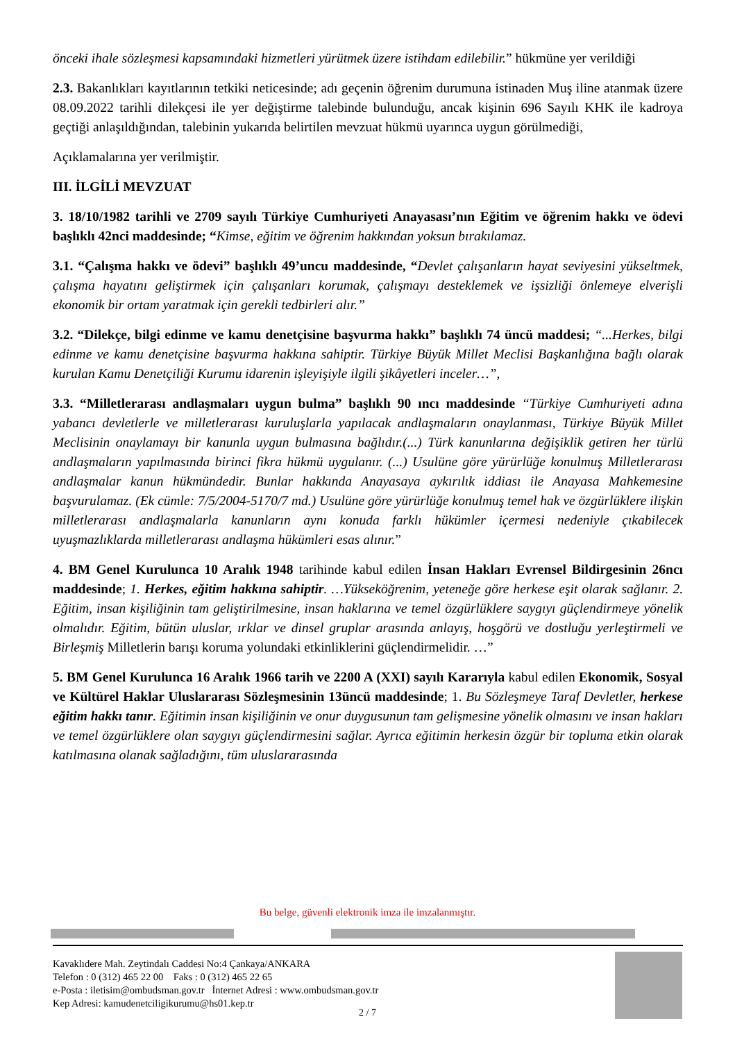önceki ihale sözleşmesi kapsamındaki hizmetleri yürütmek üzere istihdam edilebilir.” hükmüne yer verildiği
2.3. Bakanlıkları kayıtlarının tetkiki neticesinde; adı geçenin öğrenim durumuna istinaden Muş iline atanmak üzere 08.09.2022 tarihli dilekçesi ile yer değiştirme talebinde bulunduğu, ancak kişinin 696 Sayılı KHK ile kadroya geçtiği anlaşıldığından, talebinin yukarıda belirtilen mevzuat hükmü uyarınca uygun görülmediği,
Açıklamalarına yer verilmiştir.
III. İLGİLİ MEVZUAT
3. 18/10/1982 tarihli ve 2709 sayılı Türkiye Cumhuriyeti Anayasası’nın Eğitim ve öğrenim hakkı ve ödevi başlıklı 42nci maddesinde; “Kimse, eğitim ve öğrenim hakkından yoksun bırakılamaz.
3.1. “Çalışma hakkı ve ödevi” başlıklı 49’uncu maddesinde, “Devlet çalışanların hayat seviyesini yükseltmek, çalışma hayatını geliştirmek için çalışanları korumak, çalışmayı desteklemek ve işsizliği önlemeye elverişli ekonomik bir ortam yaratmak için gerekli tedbirleri alır.”
3.2. “Dilekçe, bilgi edinme ve kamu denetçisine başvurma hakkı” başlıklı 74 üncü maddesi; “...Herkes, bilgi edinme ve kamu denetçisine başvurma hakkına sahiptir. Türkiye Büyük Millet Meclisi Başkanlığına bağlı olarak kurulan Kamu Denetçiliği Kurumu idarenin işleyişiyle ilgili şikâyetleri inceler…”,
3.3. “Milletlerarası andlaşmaları uygun bulma” başlıklı 90 ıncı maddesinde “Türkiye Cumhuriyeti adına yabancı devletlerle ve milletlerarası kuruluşlarla yapılacak andlaşmaların onaylanması, Türkiye Büyük Millet Meclisinin onaylamayı bir kanunla uygun bulmasına bağlıdır.(...) Türk kanunlarına değişiklik getiren her türlü andlaşmaların yapılmasında birinci fikra hükmü uygulanır. (...) Usulüne göre yürürlüğe konulmuş Milletlerarası andlaşmalar kanun hükmündedir. Bunlar hakkında Anayasaya aykırılık iddiası ile Anayasa Mahkemesine başvurulamaz. (Ek cümle: 7/5/2004-5170/7 md.) Usulüne göre yürürlüğe konulmuş temel hak ve özgürlüklere ilişkin milletlerarası andlaşmalarla kanunların aynı konuda farklı hükümler içermesi nedeniyle çıkabilecek uyuşmazlıklarda milletlerarası andlaşma hükümleri esas alınır.”
4. BM Genel Kurulunca 10 Aralık 1948 tarihinde kabul edilen İnsan Hakları Evrensel Bildirgesinin 26ncı maddesinde; 1. Herkes, eğitim hakkına sahiptir. …Yükseköğrenim, yeteneğe göre herkese eşit olarak sağlanır. 2. Eğitim, insan kişiliğinin tam geliştirilmesine, insan haklarına ve temel özgürlüklere saygıyı güçlendirmeye yönelik olmalıdır. Eğitim, bütün uluslar, ırklar ve dinsel gruplar arasında anlayış, hoşgörü ve dostluğu yerleştirmeli ve Birleşmiş Milletlerin barışı koruma yolundaki etkinliklerini güçlendirmelidir. …”
5. BM Genel Kurulunca 16 Aralık 1966 tarih ve 2200 A (XXI) sayılı Kararıyla kabul edilen Ekonomik, Sosyal ve Kültürel Haklar Uluslararası Sözleşmesinin 13üncü maddesinde; 1. Bu Sözleşmeye Taraf Devletler, herkese eğitim hakkı tanır. Eğitimin insan kişiliğinin ve onur duygusunun tam gelişmesine yönelik olmasını ve insan hakları ve temel özgürlüklere olan saygıyı güçlendirmesini sağlar. Ayrıca eğitimin herkesin özgür bir topluma etkin olarak katılmasına olanak sağladığını, tüm uluslararasında
Bu belge, güvenli elektronik imza ile imzalanmıştır.
Kavaklıdere Mah. Zeytindalı Caddesi No:4 Çankaya/ANKARA
Telefon : 0 (312) 465 22 00 Faks : 0 (312) 465 22 65
e-Posta : iletisim@ombudsman.gov.tr İnternet Adresi : www.ombudsman.gov.tr
Kep Adresi: kamudenetciligikurumu@hs01.kep.tr
2 / 7